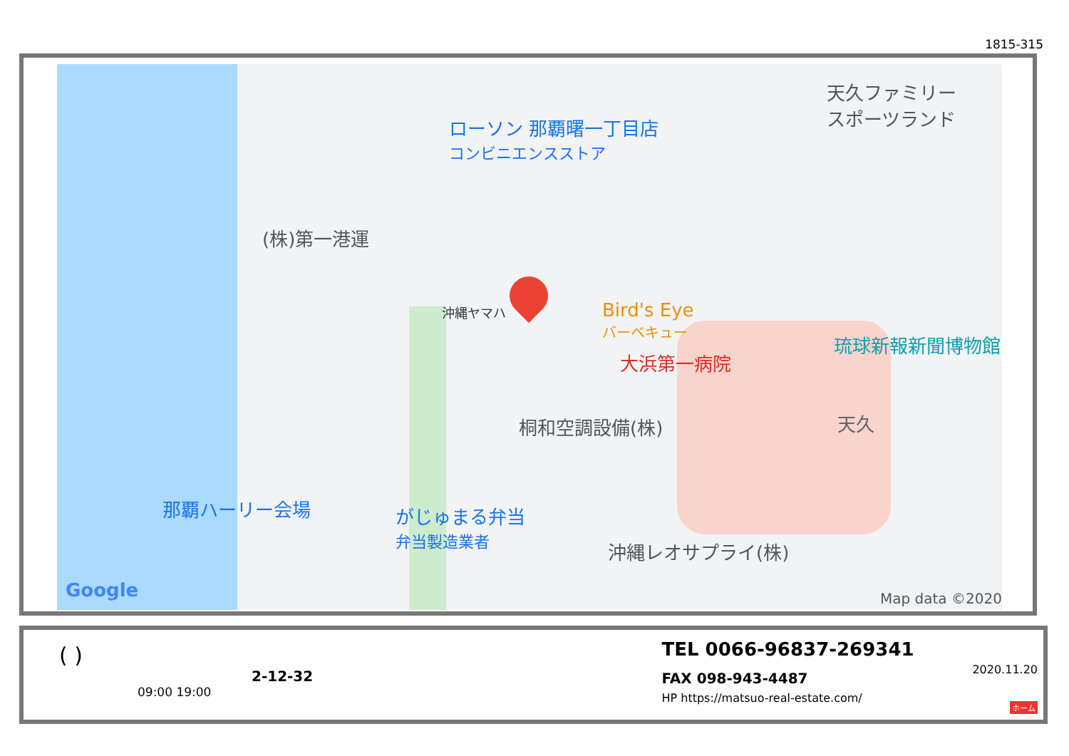1815-315
ローソン 那覇曙一丁目店
コンビニエンスストア
天久ファミリー
スポーツランド
(株)第一港運
沖縄ヤマハ
Bird's Eye
バーベキュー
大浜第一病院
琉球新報新聞博物館
天久
桐和空調設備(株)
那覇ハーリー会場
がじゅまる弁当
弁当製造業者
沖縄レオサプライ(株)
Google Map data ©2020
( )
2-12-32
09:00 19:00
TEL 0066-96837-269341
FAX 098-943-4487
HP https://matsuo-real-estate.com/
2020.11.20
ホーム